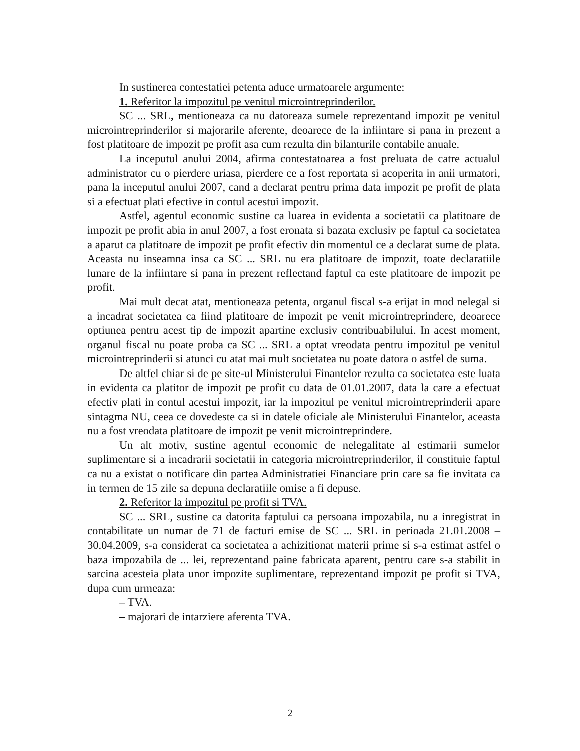In sustinerea contestatiei petenta aduce urmatoarele argumente:
1. Referitor la impozitul pe venitul microintreprinderilor.
SC ... SRL, mentioneaza ca nu datoreaza sumele reprezentand impozit pe venitul microintreprinderilor si majorarile aferente, deoarece de la infiintare si pana in prezent a fost platitoare de impozit pe profit asa cum rezulta din bilanturile contabile anuale.
La inceputul anului 2004, afirma contestatoarea a fost preluata de catre actualul administrator cu o pierdere uriasa, pierdere ce a fost reportata si acoperita in anii urmatori, pana la inceputul anului 2007, cand a declarat pentru prima data impozit pe profit de plata si a efectuat plati efective in contul acestui impozit.
Astfel, agentul economic sustine ca luarea in evidenta a societatii ca platitoare de impozit pe profit abia in anul 2007, a fost eronata si bazata exclusiv pe faptul ca societatea a aparut ca platitoare de impozit pe profit efectiv din momentul ce a declarat sume de plata. Aceasta nu inseamna insa ca SC ... SRL nu era platitoare de impozit, toate declaratiile lunare de la infiintare si pana in prezent reflectand faptul ca este platitoare de impozit pe profit.
Mai mult decat atat, mentioneaza petenta, organul fiscal s-a erijat in mod nelegal si a incadrat societatea ca fiind platitoare de impozit pe venit microintreprindere, deoarece optiunea pentru acest tip de impozit apartine exclusiv contribuabilului. In acest moment, organul fiscal nu poate proba ca SC ... SRL a optat vreodata pentru impozitul pe venitul microintreprinderii si atunci cu atat mai mult societatea nu poate datora o astfel de suma.
De altfel chiar si de pe site-ul Ministerului Finantelor rezulta ca societatea este luata in evidenta ca platitor de impozit pe profit cu data de 01.01.2007, data la care a efectuat efectiv plati in contul acestui impozit, iar la impozitul pe venitul microintreprinderii apare sintagma NU, ceea ce dovedeste ca si in datele oficiale ale Ministerului Finantelor, aceasta nu a fost vreodata platitoare de impozit pe venit microintreprindere.
Un alt motiv, sustine agentul economic de nelegalitate al estimarii sumelor suplimentare si a incadrarii societatii in categoria microintreprinderilor, il constituie faptul ca nu a existat o notificare din partea Administratiei Financiare prin care sa fie invitata ca in termen de 15 zile sa depuna declaratiile omise a fi depuse.
2. Referitor la impozitul pe profit si TVA.
SC ... SRL, sustine ca datorita faptului ca persoana impozabila, nu a inregistrat in contabilitate un numar de 71 de facturi emise de SC ... SRL in perioada 21.01.2008 – 30.04.2009, s-a considerat ca societatea a achizitionat materii prime si s-a estimat astfel o baza impozabila de ... lei, reprezentand paine fabricata aparent, pentru care s-a stabilit in sarcina acesteia plata unor impozite suplimentare, reprezentand impozit pe profit si TVA, dupa cum urmeaza:
– TVA.
– majorari de intarziere aferenta TVA.
2